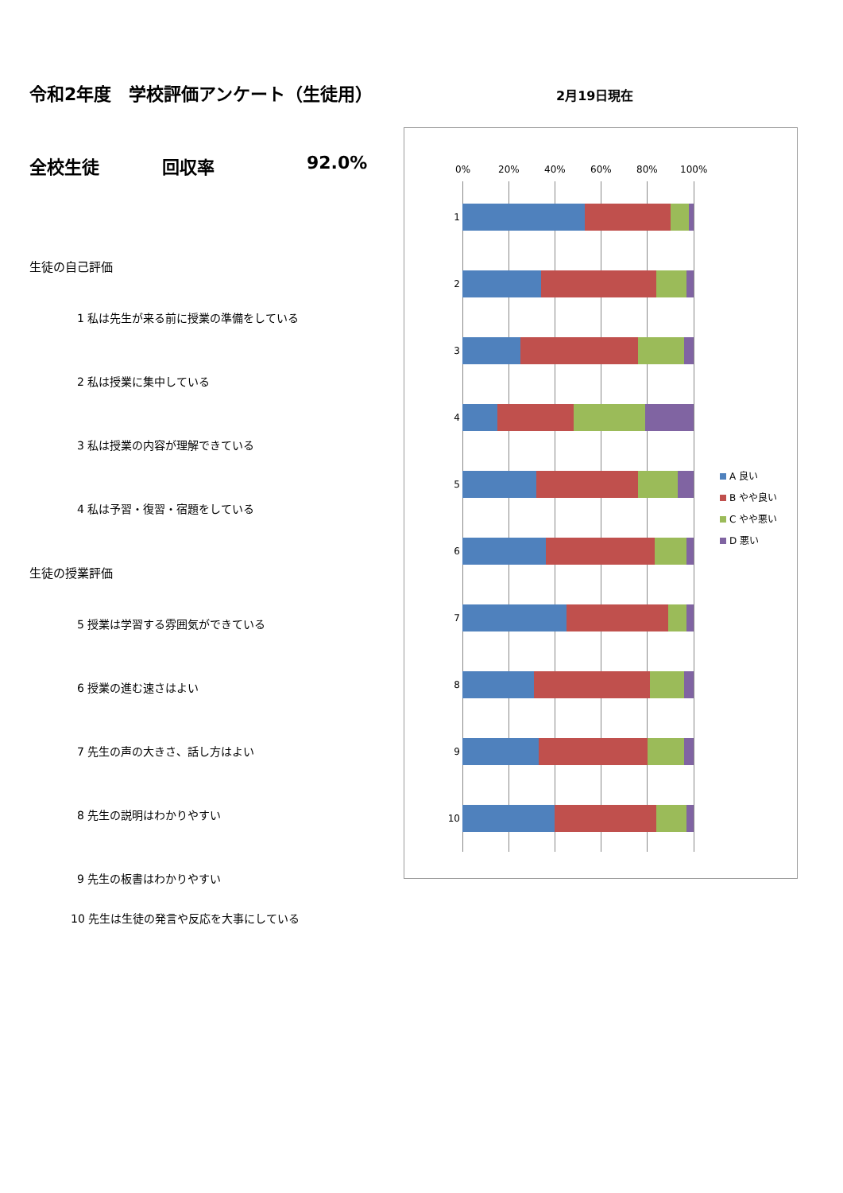令和2年度　学校評価アンケート（生徒用）
全校生徒 回収率 92.0%
生徒の自己評価
1 私は先生が来る前に授業の準備をしている
2 私は授業に集中している
3 私は授業の内容が理解できている
4 私は予習・復習・宿題をしている
生徒の授業評価
5 授業は学習する雰囲気ができている
6 授業の進む速さはよい
7 先生の声の大きさ、話し方はよい
8 先生の説明はわかりやすい
9 先生の板書はわかりやすい
10 先生は生徒の発言や反応を大事にしている
2月19日現在
0% 20% 40% 60% 80% 100%
1
2
3
4
5
6
7
8
9
10
A 良い
B やや良い
C やや悪い
D 悪い